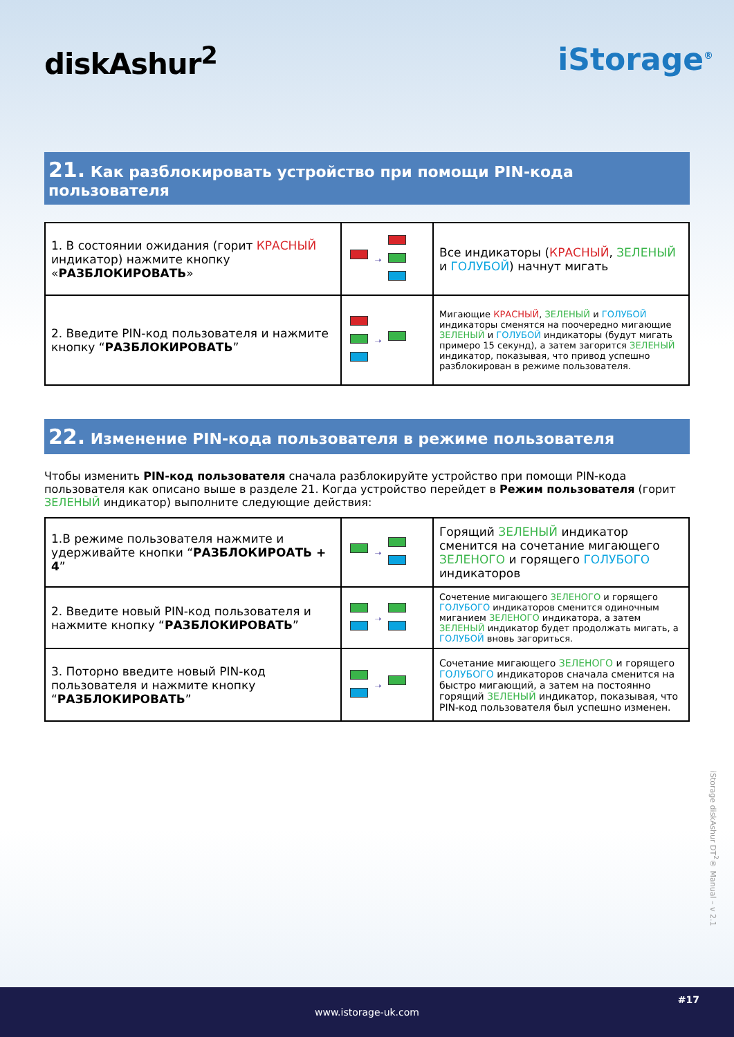diskAshur<sup>2</sup> iStorage<sup>®</sup>
21. Как разблокировать устройство при помощи PIN-кода пользователя
| 1. В состоянии ожидания (горит КРАСНЫЙ индикатор) нажмите кнопку « РАЗБЛОКИРОВАТЬ » | ➝ | Все индикаторы ( КРАСНЫЙ , ЗЕЛЕНЫЙ и ГОЛУБОЙ ) начнут мигать |
| 2. Введите PIN-код пользователя и нажмите кнопку “ РАЗБЛОКИРОВАТЬ ” | ➝ | Мигающие КРАСНЫЙ , ЗЕЛЕНЫЙ и ГОЛУБОЙ индикаторы сменятся на поочередно мигающие ЗЕЛЕНЫЙ и ГОЛУБОЙ индикаторы (будут мигать примеро 15 секунд), а затем загорится ЗЕЛЕНЫЙ индикатор, показывая, что привод успешно разблокирован в режиме пользователя. |
22. Изменение PIN-кода пользователя в режиме пользователя
Чтобы изменить PIN-код пользователя сначала разблокируйте устройство при помощи PIN-кода пользователя как описано выше в разделе 21. Когда устройство перейдет в Режим пользователя (горит ЗЕЛЕНЫЙ индикатор) выполните следующие действия:
| 1.В режиме пользователя нажмите и удерживайте кнопки “ РАЗБЛОКИРОАТЬ + 4 ” | ➝ | Горящий ЗЕЛЕНЫЙ индикатор сменится на сочетание мигающего ЗЕЛЕНОГО и горящего ГОЛУБОГО индикаторов |
| 2. Введите новый PIN-код пользователя и нажмите кнопку “ РАЗБЛОКИРОВАТЬ ” | ➝ | Сочетение мигающего ЗЕЛЕНОГО и горящего ГОЛУБОГО индикаторов сменится одиночным миганием ЗЕЛЕНОГО индикатора, а затем ЗЕЛЕНЫЙ индикатор будет продолжать мигать, а ГОЛУБОЙ вновь загориться. |
| 3. Поторно введите новый PIN-код пользователя и нажмите кнопку “ РАЗБЛОКИРОВАТЬ ” | ➝ | Сочетание мигающего ЗЕЛЕНОГО и горящего ГОЛУБОГО индикаторов сначала сменится на быстро мигающий, а затем на постоянно горящий ЗЕЛЕНЫЙ индикатор, показывая, что PIN-код пользователя был успешно изменен. |
iStorage diskAshur DT<sup>2</sup>® Manual – v 2.1
www.istorage-uk.com
#17